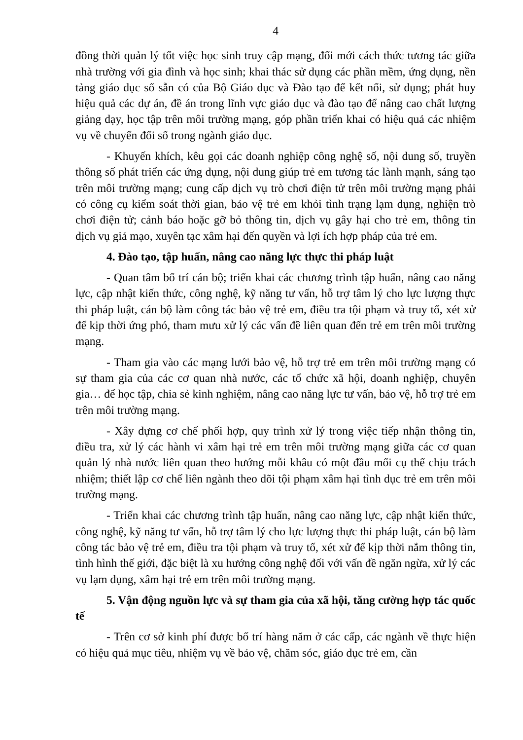4
đồng thời quản lý tốt việc học sinh truy cập mạng, đổi mới cách thức tương tác giữa nhà trường với gia đình và học sinh; khai thác sử dụng các phần mềm, ứng dụng, nền tảng giáo dục số sẵn có của Bộ Giáo dục và Đào tạo để kết nối, sử dụng; phát huy hiệu quả các dự án, đề án trong lĩnh vực giáo dục và đào tạo để nâng cao chất lượng giảng dạy, học tập trên môi trường mạng, góp phần triển khai có hiệu quả các nhiệm vụ về chuyển đổi số trong ngành giáo dục.
- Khuyến khích, kêu gọi các doanh nghiệp công nghệ số, nội dung số, truyền thông số phát triển các ứng dụng, nội dung giúp trẻ em tương tác lành mạnh, sáng tạo trên môi trường mạng; cung cấp dịch vụ trò chơi điện tử trên môi trường mạng phải có công cụ kiểm soát thời gian, bảo vệ trẻ em khỏi tình trạng lạm dụng, nghiện trò chơi điện tử; cảnh báo hoặc gỡ bỏ thông tin, dịch vụ gây hại cho trẻ em, thông tin dịch vụ giả mạo, xuyên tạc xâm hại đến quyền và lợi ích hợp pháp của trẻ em.
4. Đào tạo, tập huấn, nâng cao năng lực thực thi pháp luật
- Quan tâm bố trí cán bộ; triển khai các chương trình tập huấn, nâng cao năng lực, cập nhật kiến thức, công nghệ, kỹ năng tư vấn, hỗ trợ tâm lý cho lực lượng thực thi pháp luật, cán bộ làm công tác bảo vệ trẻ em, điều tra tội phạm và truy tố, xét xử để kịp thời ứng phó, tham mưu xử lý các vấn đề liên quan đến trẻ em trên môi trường mạng.
- Tham gia vào các mạng lưới bảo vệ, hỗ trợ trẻ em trên môi trường mạng có sự tham gia của các cơ quan nhà nước, các tổ chức xã hội, doanh nghiệp, chuyên gia… để học tập, chia sẻ kinh nghiệm, nâng cao năng lực tư vấn, bảo vệ, hỗ trợ trẻ em trên môi trường mạng.
- Xây dựng cơ chế phối hợp, quy trình xử lý trong việc tiếp nhận thông tin, điều tra, xử lý các hành vi xâm hại trẻ em trên môi trường mạng giữa các cơ quan quản lý nhà nước liên quan theo hướng mỗi khâu có một đầu mối cụ thể chịu trách nhiệm; thiết lập cơ chế liên ngành theo dõi tội phạm xâm hại tình dục trẻ em trên môi trường mạng.
- Triển khai các chương trình tập huấn, nâng cao năng lực, cập nhật kiến thức, công nghệ, kỹ năng tư vấn, hỗ trợ tâm lý cho lực lượng thực thi pháp luật, cán bộ làm công tác bảo vệ trẻ em, điều tra tội phạm và truy tố, xét xử để kịp thời nắm thông tin, tình hình thế giới, đặc biệt là xu hướng công nghệ đối với vấn đề ngăn ngừa, xử lý các vụ lạm dụng, xâm hại trẻ em trên môi trường mạng.
5. Vận động nguồn lực và sự tham gia của xã hội, tăng cường hợp tác quốc tế
- Trên cơ sở kinh phí được bố trí hàng năm ở các cấp, các ngành về thực hiện có hiệu quả mục tiêu, nhiệm vụ về bảo vệ, chăm sóc, giáo dục trẻ em, cần